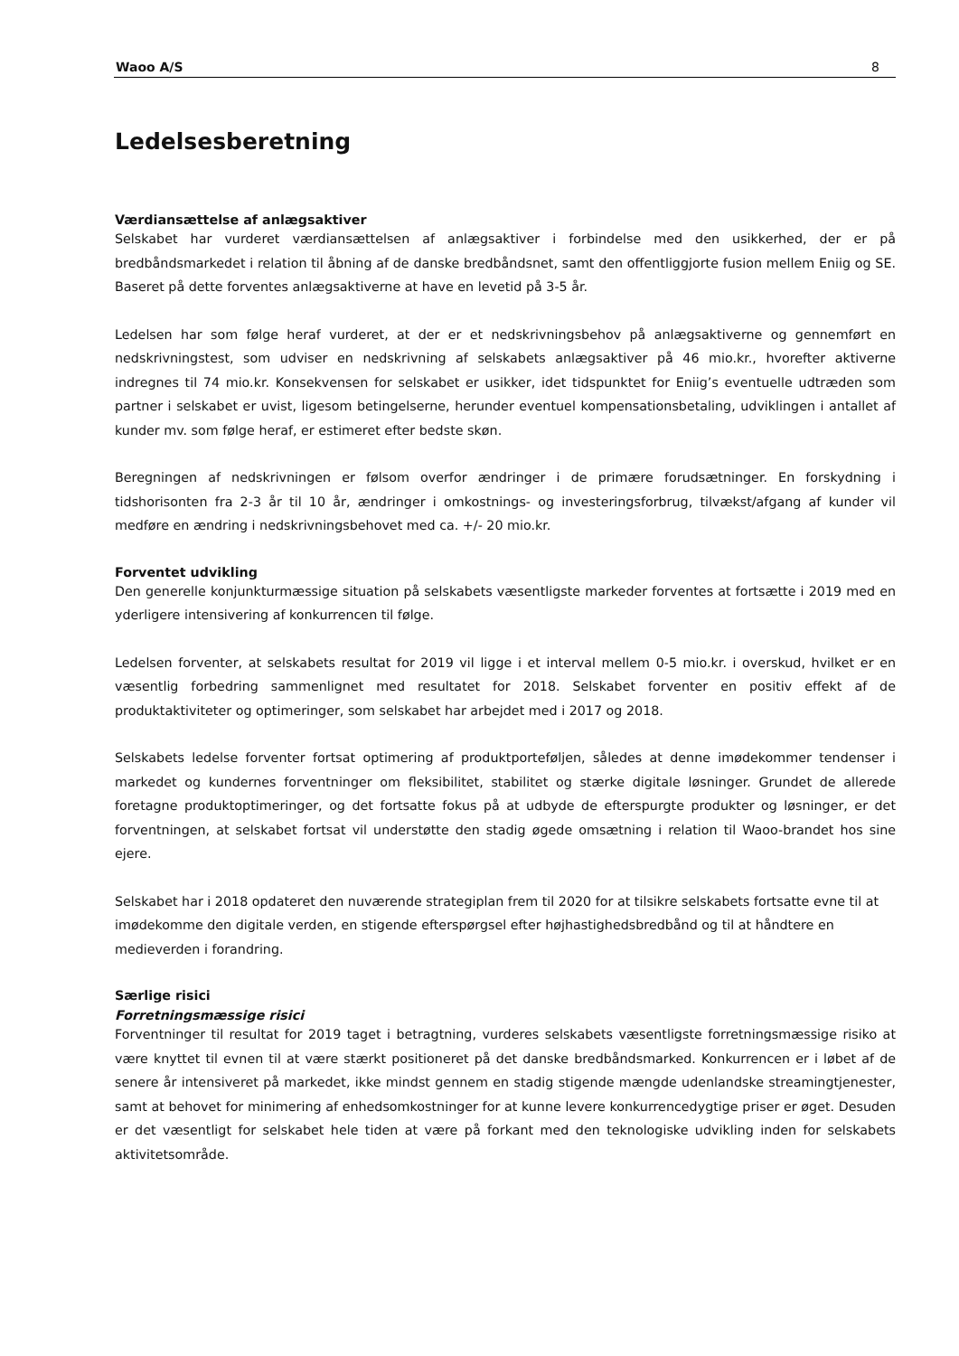Waoo A/S 8
Ledelsesberetning
Værdiansættelse af anlægsaktiver
Selskabet har vurderet værdiansættelsen af anlægsaktiver i forbindelse med den usikkerhed, der er på bredbåndsmarkedet i relation til åbning af de danske bredbåndsnet, samt den offentliggjorte fusion mellem Eniig og SE. Baseret på dette forventes anlægsaktiverne at have en levetid på 3-5 år.
Ledelsen har som følge heraf vurderet, at der er et nedskrivningsbehov på anlægsaktiverne og gennemført en nedskrivningstest, som udviser en nedskrivning af selskabets anlægsaktiver på 46 mio.kr., hvorefter aktiverne indregnes til 74 mio.kr. Konsekvensen for selskabet er usikker, idet tidspunktet for Eniig’s eventuelle udtræden som partner i selskabet er uvist, ligesom betingelserne, herunder eventuel kompensationsbetaling, udviklingen i antallet af kunder mv. som følge heraf, er estimeret efter bedste skøn.
Beregningen af nedskrivningen er følsom overfor ændringer i de primære forudsætninger. En forskydning i tidshorisonten fra 2-3 år til 10 år, ændringer i omkostnings- og investeringsforbrug, tilvækst/afgang af kunder vil medføre en ændring i nedskrivningsbehovet med ca. +/- 20 mio.kr.
Forventet udvikling
Den generelle konjunkturmæssige situation på selskabets væsentligste markeder forventes at fortsætte i 2019 med en yderligere intensivering af konkurrencen til følge.
Ledelsen forventer, at selskabets resultat for 2019 vil ligge i et interval mellem 0-5 mio.kr. i overskud, hvilket er en væsentlig forbedring sammenlignet med resultatet for 2018. Selskabet forventer en positiv effekt af de produktaktiviteter og optimeringer, som selskabet har arbejdet med i 2017 og 2018.
Selskabets ledelse forventer fortsat optimering af produktporteføljen, således at denne imødekommer tendenser i markedet og kundernes forventninger om fleksibilitet, stabilitet og stærke digitale løsninger. Grundet de allerede foretagne produktoptimeringer, og det fortsatte fokus på at udbyde de efterspurgte produkter og løsninger, er det forventningen, at selskabet fortsat vil understøtte den stadig øgede omsætning i relation til Waoo-brandet hos sine ejere.
Selskabet har i 2018 opdateret den nuværende strategiplan frem til 2020 for at tilsikre selskabets fortsatte evne til at imødekomme den digitale verden, en stigende efterspørgsel efter højhastighedsbredbånd og til at håndtere en medieverden i forandring.
Særlige risici
Forretningsmæssige risici
Forventninger til resultat for 2019 taget i betragtning, vurderes selskabets væsentligste forretningsmæssige risiko at være knyttet til evnen til at være stærkt positioneret på det danske bredbåndsmarked. Konkurrencen er i løbet af de senere år intensiveret på markedet, ikke mindst gennem en stadig stigende mængde udenlandske streamingtjenester, samt at behovet for minimering af enhedsomkostninger for at kunne levere konkurrencedygtige priser er øget. Desuden er det væsentligt for selskabet hele tiden at være på forkant med den teknologiske udvikling inden for selskabets aktivitetsområde.